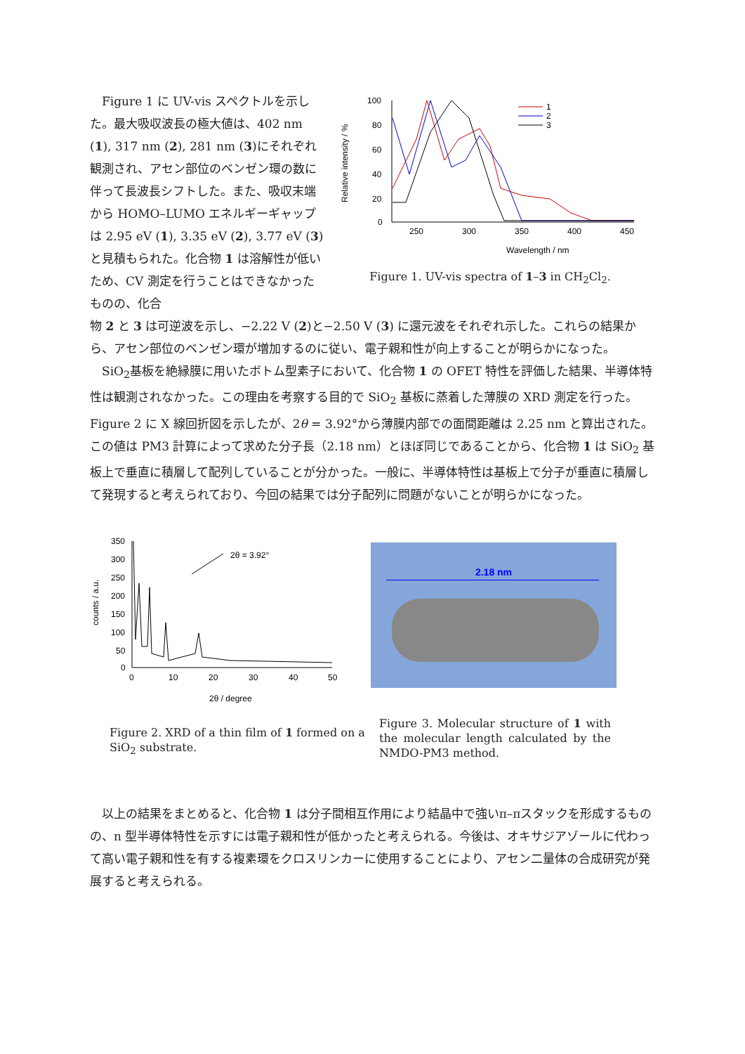Figure 1 に UV-vis スペクトルを示した。最大吸収波長の極大値は、402 nm (1), 317 nm (2), 281 nm (3)にそれぞれ観測され、アセン部位のベンゼン環の数に伴って長波長シフトした。また、吸収末端から HOMO–LUMO エネルギーギャップは 2.95 eV (1), 3.35 eV (2), 3.77 eV (3) と見積もられた。化合物 1 は溶解性が低いため、CV 測定を行うことはできなかったものの、化合
100
80
60
40
20
0
250
300
350
400
450
Wavelength / nm
1
2
3
Relative intensity / %
Figure 1. UV-vis spectra of 1–3 in CH<sub>2</sub>Cl<sub>2</sub>.
物 2 と 3 は可逆波を示し、−2.22 V (2)と−2.50 V (3) に還元波をそれぞれ示した。これらの結果から、アセン部位のベンゼン環が増加するのに従い、電子親和性が向上することが明らかになった。
SiO<sub>2</sub>基板を絶縁膜に用いたボトム型素子において、化合物 1 の OFET 特性を評価した結果、半導体特性は観測されなかった。この理由を考察する目的で SiO<sub>2</sub> 基板に蒸着した薄膜の XRD 測定を行った。Figure 2 に X 線回折図を示したが、2θ = 3.92°から薄膜内部での面間距離は 2.25 nm と算出された。この値は PM3 計算によって求めた分子長（2.18 nm）とほぼ同じであることから、化合物 1 は SiO<sub>2</sub> 基板上で垂直に積層して配列していることが分かった。一般に、半導体特性は基板上で分子が垂直に積層して発現すると考えられており、今回の結果では分子配列に問題がないことが明らかになった。
350
300
250
200
150
100
50
0
0
10
20
30
40
50
2θ / degree
2θ = 3.92°
counts / a.u.
Figure 2. XRD of a thin film of 1 formed on a SiO<sub>2</sub> substrate.
2.18 nm
Figure 3. Molecular structure of 1 with the molecular length calculated by the NMDO-PM3 method.
以上の結果をまとめると、化合物 1 は分子間相互作用により結晶中で強いπ–πスタックを形成するものの、n 型半導体特性を示すには電子親和性が低かったと考えられる。今後は、オキサジアゾールに代わって高い電子親和性を有する複素環をクロスリンカーに使用することにより、アセン二量体の合成研究が発展すると考えられる。